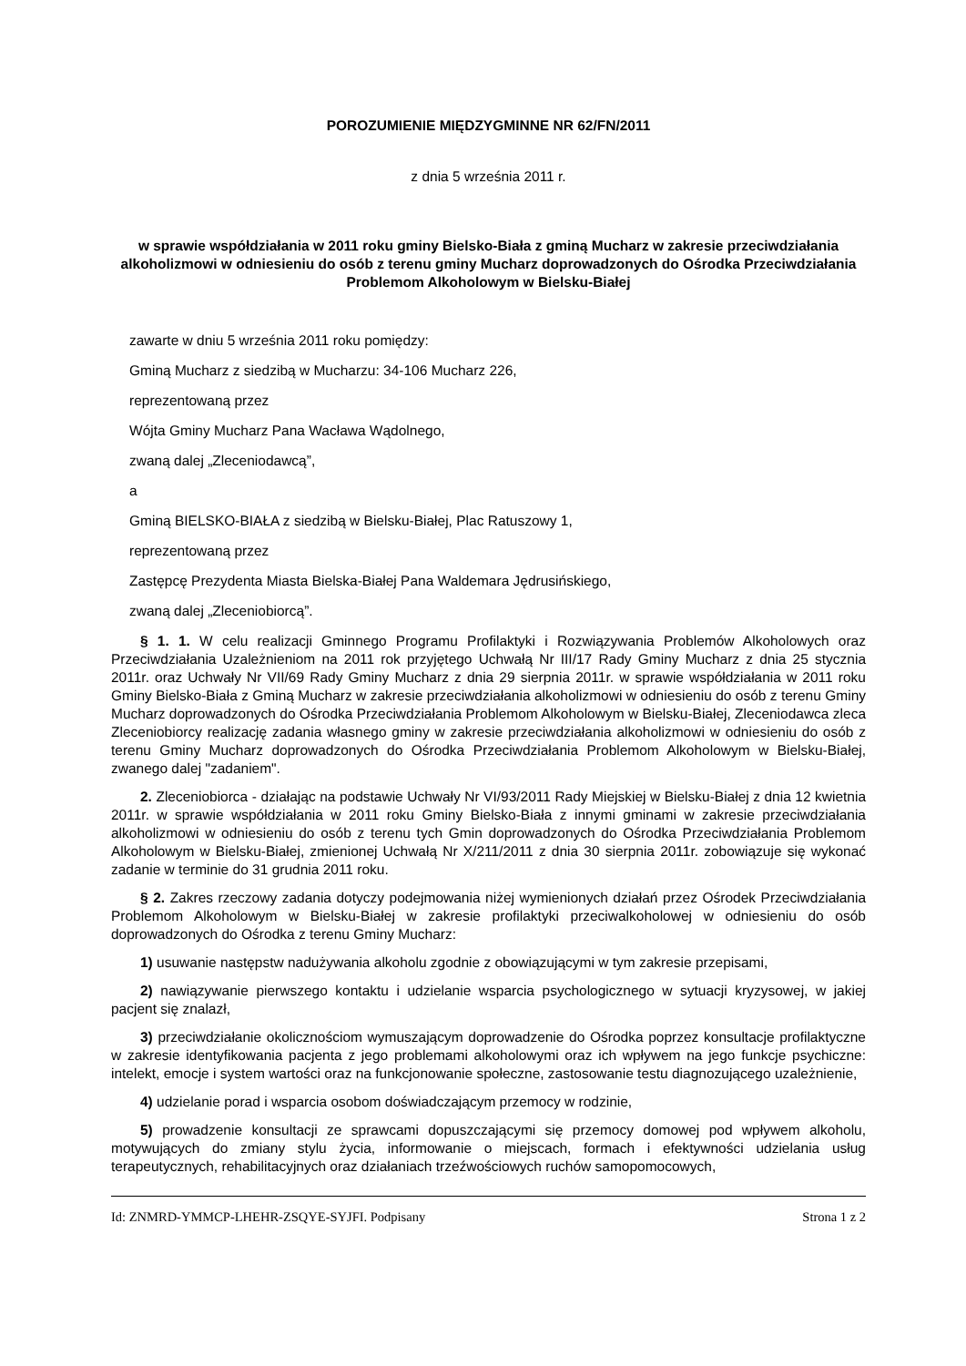POROZUMIENIE MIĘDZYGMINNE NR 62/FN/2011
z dnia 5 września 2011 r.
w sprawie współdziałania w 2011 roku gminy Bielsko-Biała z gminą Mucharz w zakresie przeciwdziałania alkoholizmowi w odniesieniu do osób z terenu gminy Mucharz doprowadzonych do Ośrodka Przeciwdziałania Problemom Alkoholowym w Bielsku-Białej
zawarte w dniu 5 września 2011 roku pomiędzy:
Gminą Mucharz z siedzibą w Mucharzu: 34-106 Mucharz 226,
reprezentowaną przez
Wójta Gminy Mucharz Pana Wacława Wądolnego,
zwaną dalej „Zleceniodawcą”,
a
Gminą BIELSKO-BIAŁA z siedzibą w Bielsku-Białej, Plac Ratuszowy 1,
reprezentowaną przez
Zastępcę Prezydenta Miasta Bielska-Białej Pana Waldemara Jędrusińskiego,
zwaną dalej „Zleceniobiorcą”.
§ 1. 1. W celu realizacji Gminnego Programu Profilaktyki i Rozwiązywania Problemów Alkoholowych oraz Przeciwdziałania Uzależnieniom na 2011 rok przyjętego Uchwałą Nr III/17 Rady Gminy Mucharz z dnia 25 stycznia 2011r. oraz Uchwały Nr VII/69 Rady Gminy Mucharz z dnia 29 sierpnia 2011r. w sprawie współdziałania w 2011 roku Gminy Bielsko-Biała z Gminą Mucharz w zakresie przeciwdziałania alkoholizmowi w odniesieniu do osób z terenu Gminy Mucharz doprowadzonych do Ośrodka Przeciwdziałania Problemom Alkoholowym w Bielsku-Białej, Zleceniodawca zleca Zleceniobiorcy realizację zadania własnego gminy w zakresie przeciwdziałania alkoholizmowi w odniesieniu do osób z terenu Gminy Mucharz doprowadzonych do Ośrodka Przeciwdziałania Problemom Alkoholowym w Bielsku-Białej, zwanego dalej "zadaniem".
2. Zleceniobiorca - działając na podstawie Uchwały Nr VI/93/2011 Rady Miejskiej w Bielsku-Białej z dnia 12 kwietnia 2011r. w sprawie współdziałania w 2011 roku Gminy Bielsko-Biała z innymi gminami w zakresie przeciwdziałania alkoholizmowi w odniesieniu do osób z terenu tych Gmin doprowadzonych do Ośrodka Przeciwdziałania Problemom Alkoholowym w Bielsku-Białej, zmienionej Uchwałą Nr X/211/2011 z dnia 30 sierpnia 2011r. zobowiązuje się wykonać zadanie w terminie do 31 grudnia 2011 roku.
§ 2. Zakres rzeczowy zadania dotyczy podejmowania niżej wymienionych działań przez Ośrodek Przeciwdziałania Problemom Alkoholowym w Bielsku-Białej w zakresie profilaktyki przeciwalkoholowej w odniesieniu do osób doprowadzonych do Ośrodka z terenu Gminy Mucharz:
1) usuwanie następstw nadużywania alkoholu zgodnie z obowiązującymi w tym zakresie przepisami,
2) nawiązywanie pierwszego kontaktu i udzielanie wsparcia psychologicznego w sytuacji kryzysowej, w jakiej pacjent się znalazł,
3) przeciwdziałanie okolicznościom wymuszającym doprowadzenie do Ośrodka poprzez konsultacje profilaktyczne w zakresie identyfikowania pacjenta z jego problemami alkoholowymi oraz ich wpływem na jego funkcje psychiczne: intelekt, emocje i system wartości oraz na funkcjonowanie społeczne, zastosowanie testu diagnozującego uzależnienie,
4) udzielanie porad i wsparcia osobom doświadczającym przemocy w rodzinie,
5) prowadzenie konsultacji ze sprawcami dopuszczającymi się przemocy domowej pod wpływem alkoholu, motywujących do zmiany stylu życia, informowanie o miejscach, formach i efektywności udzielania usług terapeutycznych, rehabilitacyjnych oraz działaniach trzeźwościowych ruchów samopomocowych,
Id: ZNMRD-YMMCP-LHEHR-ZSQYE-SYJFI. Podpisany Strona 1 z 2